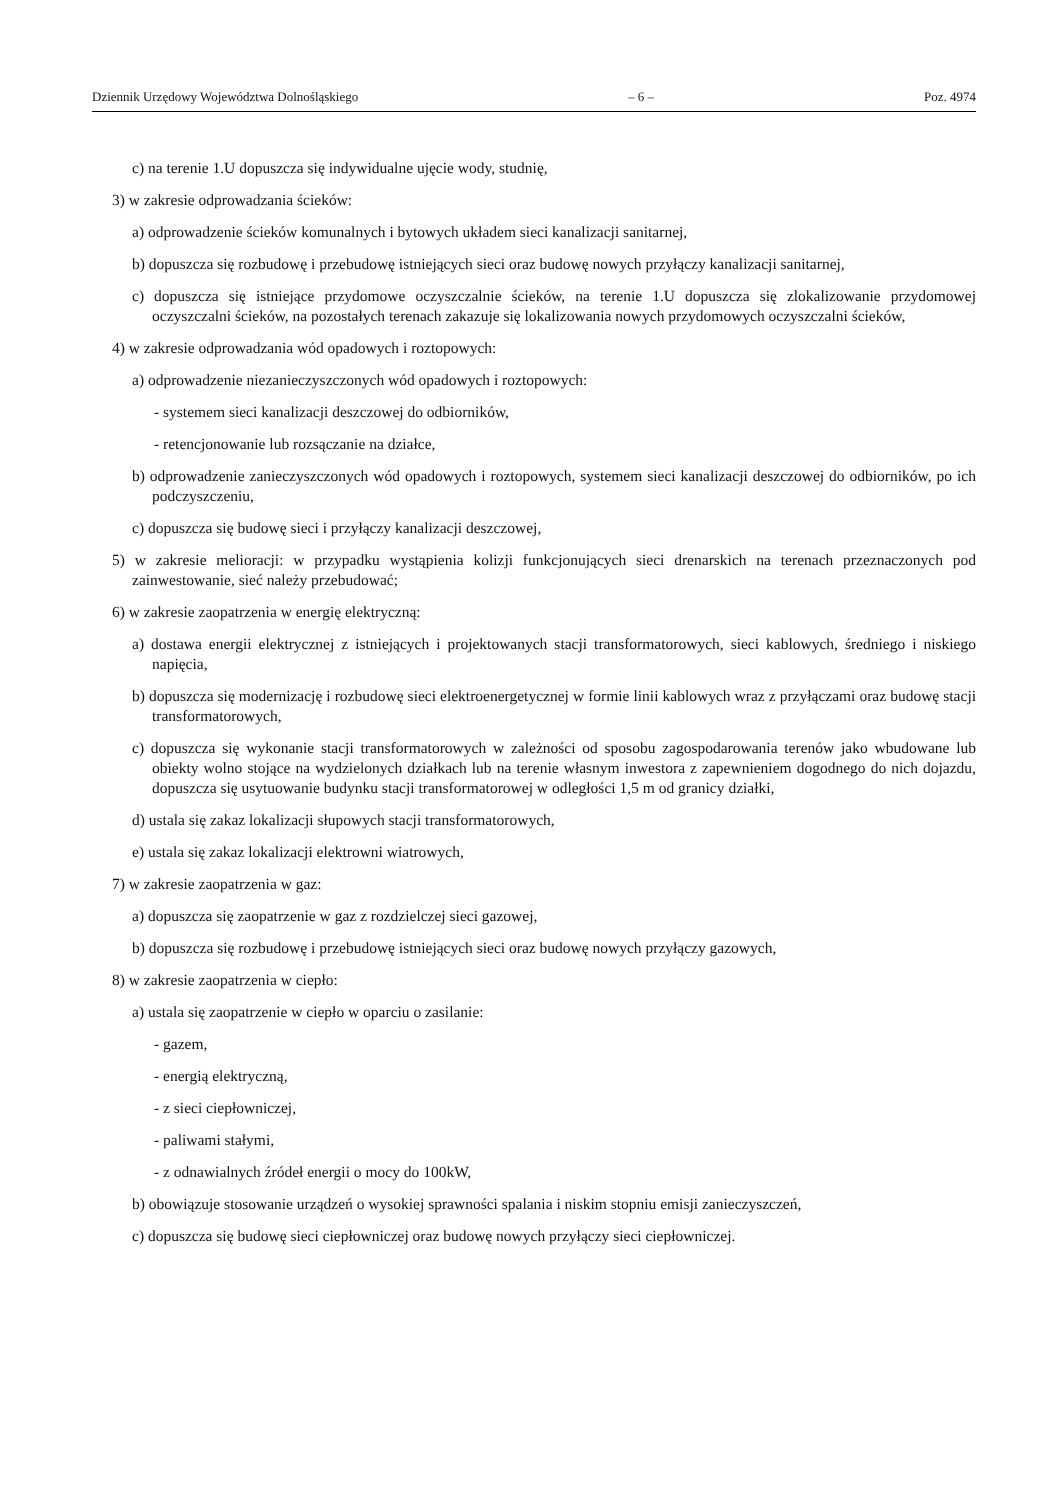Dziennik Urzędowy Województwa Dolnośląskiego – 6 – Poz. 4974
c) na terenie 1.U dopuszcza się indywidualne ujęcie wody, studnię,
3) w zakresie odprowadzania ścieków:
a) odprowadzenie ścieków komunalnych i bytowych układem sieci kanalizacji sanitarnej,
b) dopuszcza się rozbudowę i przebudowę istniejących sieci oraz budowę nowych przyłączy kanalizacji sanitarnej,
c) dopuszcza się istniejące przydomowe oczyszczalnie ścieków, na terenie 1.U dopuszcza się zlokalizowanie przydomowej oczyszczalni ścieków, na pozostałych terenach zakazuje się lokalizowania nowych przydomowych oczyszczalni ścieków,
4) w zakresie odprowadzania wód opadowych i roztopowych:
a) odprowadzenie niezanieczyszczonych wód opadowych i roztopowych:
- systemem sieci kanalizacji deszczowej do odbiorników,
- retencjonowanie lub rozsączanie na działce,
b) odprowadzenie zanieczyszczonych wód opadowych i roztopowych, systemem sieci kanalizacji deszczowej do odbiorników, po ich podczyszczeniu,
c) dopuszcza się budowę sieci i przyłączy kanalizacji deszczowej,
5) w zakresie melioracji: w przypadku wystąpienia kolizji funkcjonujących sieci drenarskich na terenach przeznaczonych pod zainwestowanie, sieć należy przebudować;
6) w zakresie zaopatrzenia w energię elektryczną:
a) dostawa energii elektrycznej z istniejących i projektowanych stacji transformatorowych, sieci kablowych, średniego i niskiego napięcia,
b) dopuszcza się modernizację i rozbudowę sieci elektroenergetycznej w formie linii kablowych wraz z przyłączami oraz budowę stacji transformatorowych,
c) dopuszcza się wykonanie stacji transformatorowych w zależności od sposobu zagospodarowania terenów jako wbudowane lub obiekty wolno stojące na wydzielonych działkach lub na terenie własnym inwestora z zapewnieniem dogodnego do nich dojazdu, dopuszcza się usytuowanie budynku stacji transformatorowej w odległości 1,5 m od granicy działki,
d) ustala się zakaz lokalizacji słupowych stacji transformatorowych,
e) ustala się zakaz lokalizacji elektrowni wiatrowych,
7) w zakresie zaopatrzenia w gaz:
a) dopuszcza się zaopatrzenie w gaz z rozdzielczej sieci gazowej,
b) dopuszcza się rozbudowę i przebudowę istniejących sieci oraz budowę nowych przyłączy gazowych,
8) w zakresie zaopatrzenia w ciepło:
a) ustala się zaopatrzenie w ciepło w oparciu o zasilanie:
- gazem,
- energią elektryczną,
- z sieci ciepłowniczej,
- paliwami stałymi,
- z odnawialnych źródeł energii o mocy do 100kW,
b) obowiązuje stosowanie urządzeń o wysokiej sprawności spalania i niskim stopniu emisji zanieczyszczeń,
c) dopuszcza się budowę sieci ciepłowniczej oraz budowę nowych przyłączy sieci ciepłowniczej.